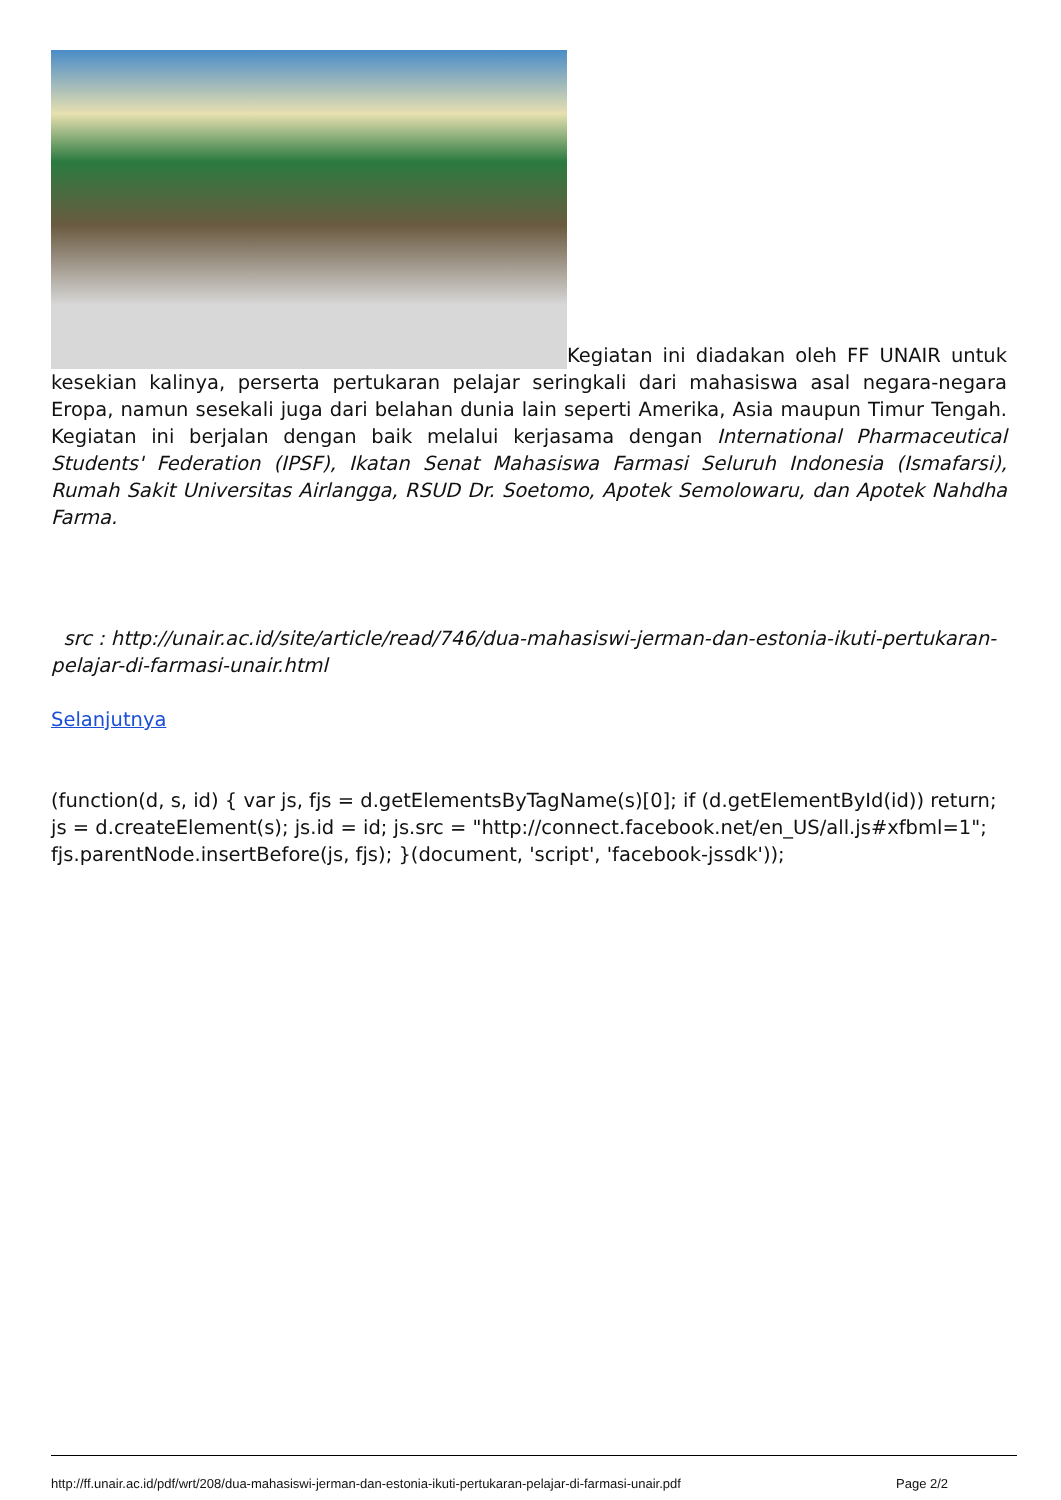Kegiatan ini diadakan oleh FF UNAIR untuk kesekian kalinya, perserta pertukaran pelajar seringkali dari mahasiswa asal negara-negara Eropa, namun sesekali juga dari belahan dunia lain seperti Amerika, Asia maupun Timur Tengah. Kegiatan ini berjalan dengan baik melalui kerjasama dengan International Pharmaceutical Students' Federation (IPSF), Ikatan Senat Mahasiswa Farmasi Seluruh Indonesia (Ismafarsi), Rumah Sakit Universitas Airlangga, RSUD Dr. Soetomo, Apotek Semolowaru, dan Apotek Nahdha Farma.
src : http://unair.ac.id/site/article/read/746/dua-mahasiswi-jerman-dan-estonia-ikuti-pertukaran-pelajar-di-farmasi-unair.html
Selanjutnya
(function(d, s, id) { var js, fjs = d.getElementsByTagName(s)[0]; if (d.getElementById(id)) return; js = d.createElement(s); js.id = id; js.src = "http://connect.facebook.net/en_US/all.js#xfbml=1"; fjs.parentNode.insertBefore(js, fjs); }(document, 'script', 'facebook-jssdk'));
http://ff.unair.ac.id/pdf/wrt/208/dua-mahasiswi-jerman-dan-estonia-ikuti-pertukaran-pelajar-di-farmasi-unair.pdf Page 2/2